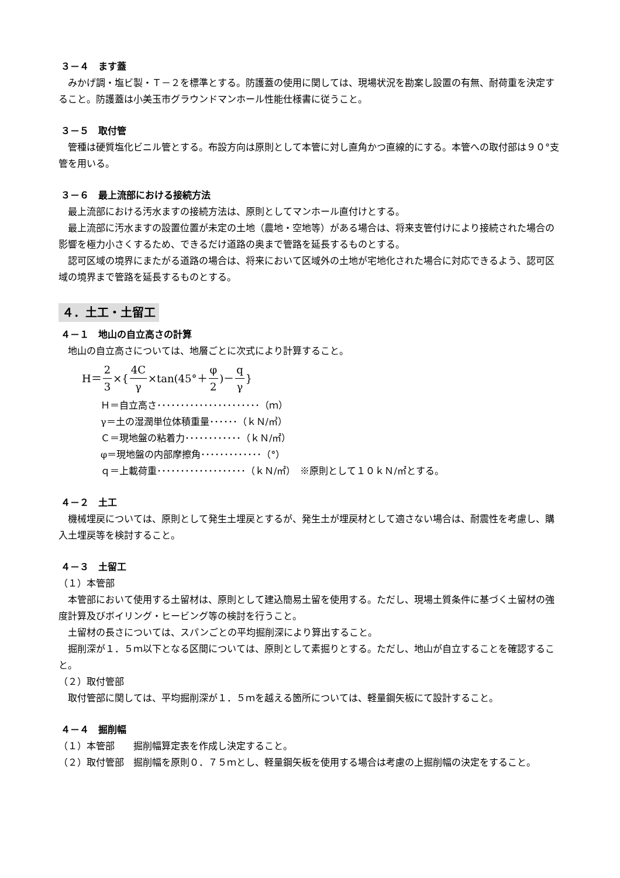３－４　ます蓋
みかげ調・塩ビ製・Ｔ－２を標準とする。防護蓋の使用に関しては、現場状況を勘案し設置の有無、耐荷重を決定すること。防護蓋は小美玉市グラウンドマンホール性能仕様書に従うこと。
３－５　取付管
管種は硬質塩化ビニル管とする。布設方向は原則として本管に対し直角かつ直線的にする。本管への取付部は９０°支管を用いる。
３－６　最上流部における接続方法
最上流部における汚水ますの接続方法は、原則としてマンホール直付けとする。
最上流部に汚水ますの設置位置が未定の土地（農地・空地等）がある場合は、将来支管付けにより接続された場合の影響を極力小さくするため、できるだけ道路の奥まで管路を延長するものとする。
認可区域の境界にまたがる道路の場合は、将来において区域外の土地が宅地化された場合に対応できるよう、認可区域の境界まで管路を延長するものとする。
４．土工・土留工
４－１　地山の自立高さの計算
地山の自立高さについては、地層ごとに次式により計算すること。
H＝ 2 3 ×{ 4C γ ×tan(45°＋ φ 2)－ q γ }
Ｈ＝自立高さ･･････････････････････（ｍ）
γ＝土の湿潤単位体積重量･･････（ｋＮ/㎥）
Ｃ＝現地盤の粘着力････････････（ｋＮ/㎡）
φ＝現地盤の内部摩擦角･････････････（°）
ｑ＝上載荷重･･･････････････････（ｋＮ/㎡）　※原則として１０ｋＮ/㎡とする。
４－２　土工
機械埋戻については、原則として発生土埋戻とするが、発生土が埋戻材として適さない場合は、耐震性を考慮し、購入土埋戻等を検討すること。
４－３　土留工
（１）本管部
本管部において使用する土留材は、原則として建込簡易土留を使用する。ただし、現場土質条件に基づく土留材の強度計算及びボイリング・ヒービング等の検討を行うこと。
土留材の長さについては、スパンごとの平均掘削深により算出すること。
掘削深が１．５ｍ以下となる区間については、原則として素掘りとする。ただし、地山が自立することを確認すること。
（２）取付管部
取付管部に関しては、平均掘削深が１．５ｍを越える箇所については、軽量鋼矢板にて設計すること。
４－４　掘削幅
（１）本管部　　掘削幅算定表を作成し決定すること。
（２）取付管部　掘削幅を原則０．７５ｍとし、軽量鋼矢板を使用する場合は考慮の上掘削幅の決定をすること。